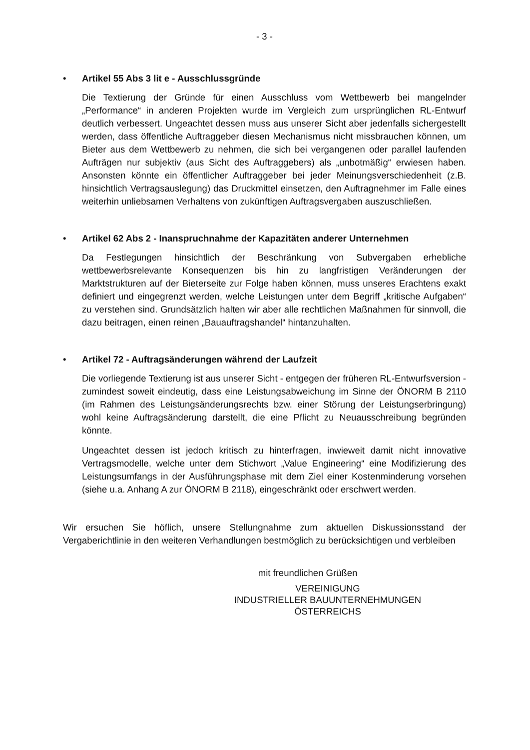- 3 -
• Artikel 55 Abs 3 lit e - Ausschlussgründe
Die Textierung der Gründe für einen Ausschluss vom Wettbewerb bei mangelnder „Performance“ in anderen Projekten wurde im Vergleich zum ursprünglichen RL-Entwurf deutlich verbessert. Ungeachtet dessen muss aus unserer Sicht aber jedenfalls sichergestellt werden, dass öffentliche Auftraggeber diesen Mechanismus nicht missbrauchen können, um Bieter aus dem Wettbewerb zu nehmen, die sich bei vergangenen oder parallel laufenden Aufträgen nur subjektiv (aus Sicht des Auftraggebers) als „unbotmäßig“ erwiesen haben. Ansonsten könnte ein öffentlicher Auftraggeber bei jeder Meinungsverschiedenheit (z.B. hinsichtlich Vertragsauslegung) das Druckmittel einsetzen, den Auftragnehmer im Falle eines weiterhin unliebsamen Verhaltens von zukünftigen Auftragsvergaben auszuschließen.
• Artikel 62 Abs 2 - Inanspruchnahme der Kapazitäten anderer Unternehmen
Da Festlegungen hinsichtlich der Beschränkung von Subvergaben erhebliche wettbewerbsrelevante Konsequenzen bis hin zu langfristigen Veränderungen der Marktstrukturen auf der Bieterseite zur Folge haben können, muss unseres Erachtens exakt definiert und eingegrenzt werden, welche Leistungen unter dem Begriff „kritische Aufgaben“ zu verstehen sind. Grundsätzlich halten wir aber alle rechtlichen Maßnahmen für sinnvoll, die dazu beitragen, einen reinen „Bauauftragshandel“ hintanzuhalten.
• Artikel 72 - Auftragsänderungen während der Laufzeit
Die vorliegende Textierung ist aus unserer Sicht - entgegen der früheren RL-Entwurfsversion - zumindest soweit eindeutig, dass eine Leistungsabweichung im Sinne der ÖNORM B 2110 (im Rahmen des Leistungsänderungsrechts bzw. einer Störung der Leistungserbringung) wohl keine Auftragsänderung darstellt, die eine Pflicht zu Neuausschreibung begründen könnte.
Ungeachtet dessen ist jedoch kritisch zu hinterfragen, inwieweit damit nicht innovative Vertragsmodelle, welche unter dem Stichwort „Value Engineering“ eine Modifizierung des Leistungsumfangs in der Ausführungsphase mit dem Ziel einer Kostenminderung vorsehen (siehe u.a. Anhang A zur ÖNORM B 2118), eingeschränkt oder erschwert werden.
Wir ersuchen Sie höflich, unsere Stellungnahme zum aktuellen Diskussionsstand der Vergaberichtlinie in den weiteren Verhandlungen bestmöglich zu berücksichtigen und verbleiben
mit freundlichen Grüßen
VEREINIGUNG
INDUSTRIELLER BAUUNTERNEHMUNGEN
ÖSTERREICHS